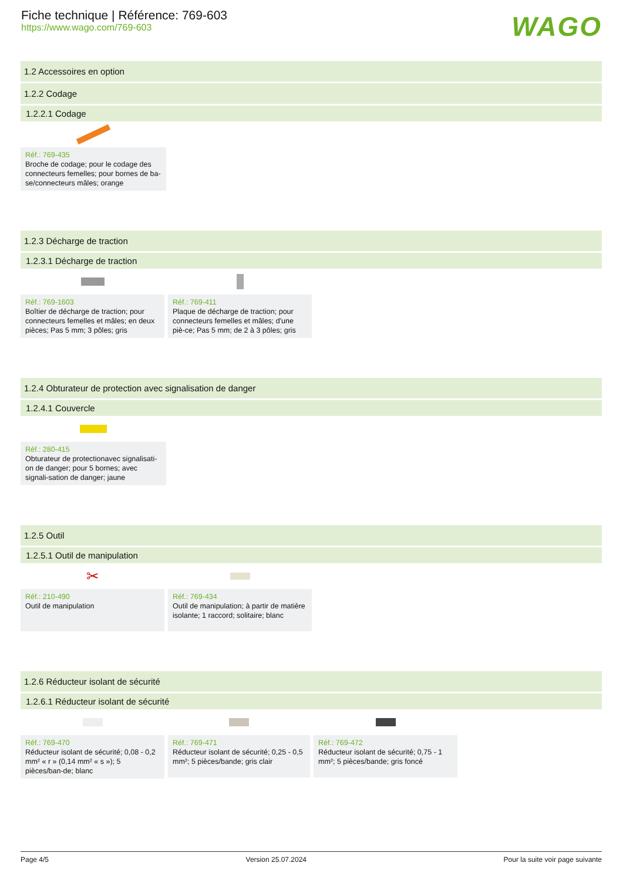Fiche technique | Référence: 769-603
https://www.wago.com/769-603
WAGO
1.2 Accessoires en option
1.2.2 Codage
1.2.2.1 Codage
Réf.: 769-435
Broche de codage; pour le codage des connecteurs femelles; pour bornes de ba-se/connecteurs mâles; orange
1.2.3 Décharge de traction
1.2.3.1 Décharge de traction
Réf.: 769-1603
Boîtier de décharge de traction; pour connecteurs femelles et mâles; en deux pièces; Pas 5 mm; 3 pôles; gris
Réf.: 769-411
Plaque de décharge de traction; pour connecteurs femelles et mâles; d'une piè-ce; Pas 5 mm; de 2 à 3 pôles; gris
1.2.4 Obturateur de protection avec signalisation de danger
1.2.4.1 Couvercle
Réf.: 280-415
Obturateur de protectionavec signalisati-on de danger; pour 5 bornes; avec signali-sation de danger; jaune
1.2.5 Outil
1.2.5.1 Outil de manipulation
✂
Réf.: 210-490
Outil de manipulation
Réf.: 769-434
Outil de manipulation; à partir de matière isolante; 1 raccord; solitaire; blanc
1.2.6 Réducteur isolant de sécurité
1.2.6.1 Réducteur isolant de sécurité
Réf.: 769-470
Réducteur isolant de sécurité; 0,08 - 0,2 mm² « r » (0,14 mm² « s »); 5 pièces/ban-de; blanc
Réf.: 769-471
Réducteur isolant de sécurité; 0,25 - 0,5 mm²; 5 pièces/bande; gris clair
Réf.: 769-472
Réducteur isolant de sécurité; 0,75 - 1 mm²; 5 pièces/bande; gris foncé
Page 4/5 Version 25.07.2024 Pour la suite voir page suivante